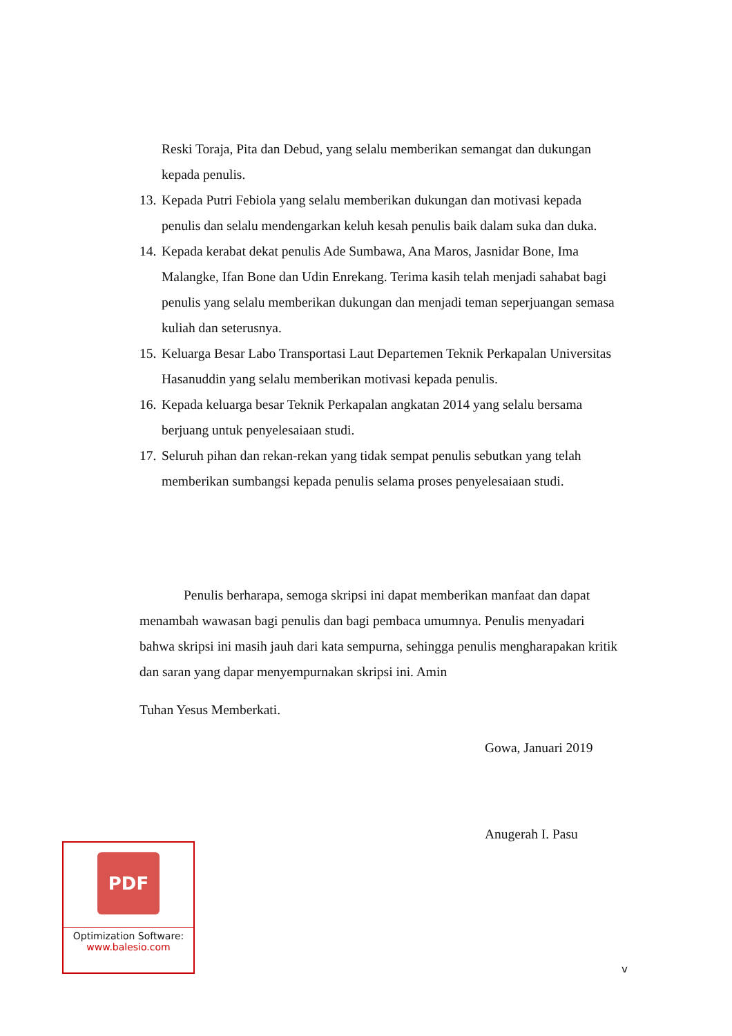Reski Toraja, Pita dan Debud, yang selalu memberikan semangat dan dukungan kepada penulis.
13. Kepada Putri Febiola yang selalu memberikan dukungan dan motivasi kepada penulis dan selalu mendengarkan keluh kesah penulis baik dalam suka dan duka.
14. Kepada kerabat dekat penulis Ade Sumbawa, Ana Maros, Jasnidar Bone, Ima Malangke, Ifan Bone dan Udin Enrekang. Terima kasih telah menjadi sahabat bagi penulis yang selalu memberikan dukungan dan menjadi teman seperjuangan semasa kuliah dan seterusnya.
15. Keluarga Besar Labo Transportasi Laut Departemen Teknik Perkapalan Universitas Hasanuddin yang selalu memberikan motivasi kepada penulis.
16. Kepada keluarga besar Teknik Perkapalan angkatan 2014 yang selalu bersama berjuang untuk penyelesaiaan studi.
17. Seluruh pihan dan rekan-rekan yang tidak sempat penulis sebutkan yang telah memberikan sumbangsi kepada penulis selama proses penyelesaiaan studi.
Penulis berharapa, semoga skripsi ini dapat memberikan manfaat dan dapat menambah wawasan bagi penulis dan bagi pembaca umumnya. Penulis menyadari bahwa skripsi ini masih jauh dari kata sempurna, sehingga penulis mengharapakan kritik dan saran yang dapar menyempurnakan skripsi ini. Amin
Tuhan Yesus Memberkati.
Gowa, Januari 2019
Anugerah I. Pasu
PDF
Optimization Software:
www.balesio.com
v